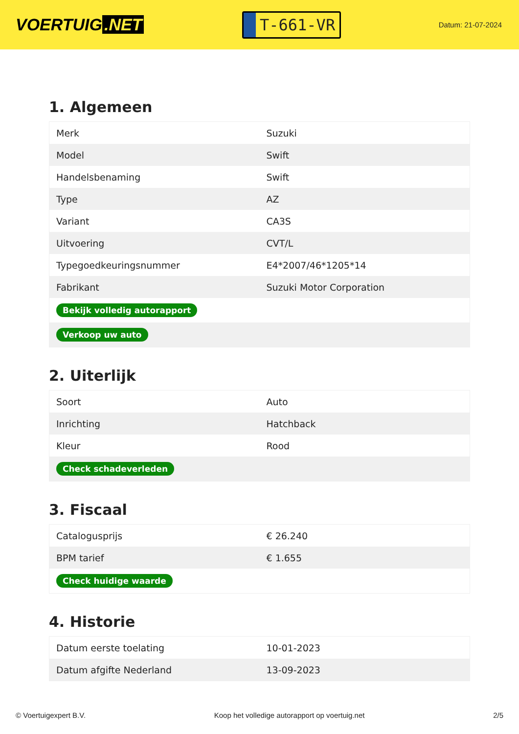VOERTUIG.NET
T-661-VR
Datum: 21-07-2024
1. Algemeen
| Merk | Suzuki |
| Model | Swift |
| Handelsbenaming | Swift |
| Type | AZ |
| Variant | CA3S |
| Uitvoering | CVT/L |
| Typegoedkeuringsnummer | E4*2007/46*1205*14 |
| Fabrikant | Suzuki Motor Corporation |
| Bekijk volledig autorapport | |
| Verkoop uw auto | |
2. Uiterlijk
| Soort | Auto |
| Inrichting | Hatchback |
| Kleur | Rood |
| Check schadeverleden | |
3. Fiscaal
| Catalogusprijs | € 26.240 |
| BPM tarief | € 1.655 |
| Check huidige waarde | |
4. Historie
| Datum eerste toelating | 10-01-2023 |
| Datum afgifte Nederland | 13-09-2023 |
© Voertuigexpert B.V. Koop het volledige autorapport op voertuig.net 2/5